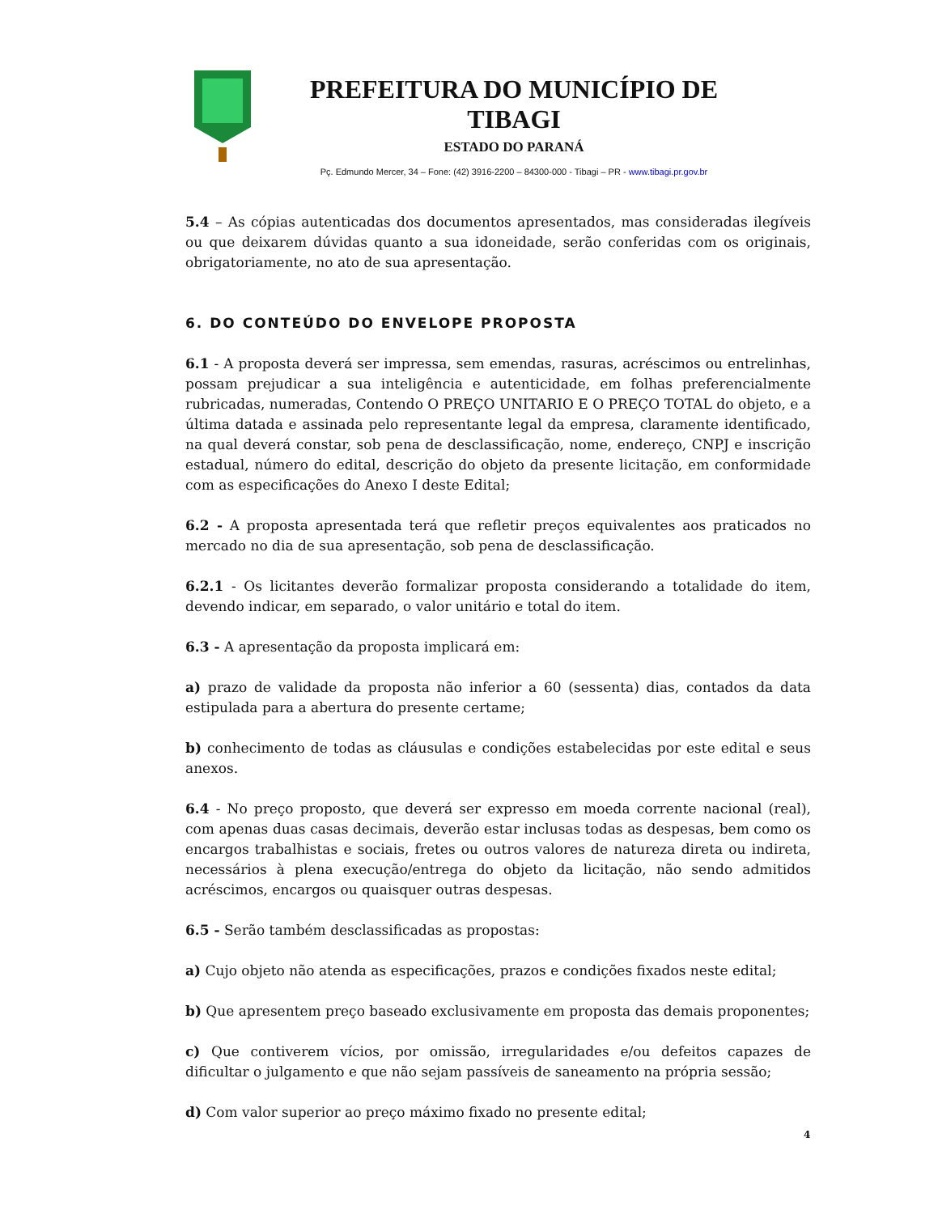PREFEITURA DO MUNICÍPIO DE TIBAGI
ESTADO DO PARANÁ
Pç. Edmundo Mercer, 34 – Fone: (42) 3916-2200 – 84300-000 - Tibagi – PR - www.tibagi.pr.gov.br
5.4 – As cópias autenticadas dos documentos apresentados, mas consideradas ilegíveis ou que deixarem dúvidas quanto a sua idoneidade, serão conferidas com os originais, obrigatoriamente, no ato de sua apresentação.
6. DO CONTEÚDO DO ENVELOPE PROPOSTA
6.1 - A proposta deverá ser impressa, sem emendas, rasuras, acréscimos ou entrelinhas, possam prejudicar a sua inteligência e autenticidade, em folhas preferencialmente rubricadas, numeradas, Contendo O PREÇO UNITARIO E O PREÇO TOTAL do objeto, e a última datada e assinada pelo representante legal da empresa, claramente identificado, na qual deverá constar, sob pena de desclassificação, nome, endereço, CNPJ e inscrição estadual, número do edital, descrição do objeto da presente licitação, em conformidade com as especificações do Anexo I deste Edital;
6.2 - A proposta apresentada terá que refletir preços equivalentes aos praticados no mercado no dia de sua apresentação, sob pena de desclassificação.
6.2.1 - Os licitantes deverão formalizar proposta considerando a totalidade do item, devendo indicar, em separado, o valor unitário e total do item.
6.3 - A apresentação da proposta implicará em:
a) prazo de validade da proposta não inferior a 60 (sessenta) dias, contados da data estipulada para a abertura do presente certame;
b) conhecimento de todas as cláusulas e condições estabelecidas por este edital e seus anexos.
6.4 - No preço proposto, que deverá ser expresso em moeda corrente nacional (real), com apenas duas casas decimais, deverão estar inclusas todas as despesas, bem como os encargos trabalhistas e sociais, fretes ou outros valores de natureza direta ou indireta, necessários à plena execução/entrega do objeto da licitação, não sendo admitidos acréscimos, encargos ou quaisquer outras despesas.
6.5 - Serão também desclassificadas as propostas:
a) Cujo objeto não atenda as especificações, prazos e condições fixados neste edital;
b) Que apresentem preço baseado exclusivamente em proposta das demais proponentes;
c) Que contiverem vícios, por omissão, irregularidades e/ou defeitos capazes de dificultar o julgamento e que não sejam passíveis de saneamento na própria sessão;
d) Com valor superior ao preço máximo fixado no presente edital;
4